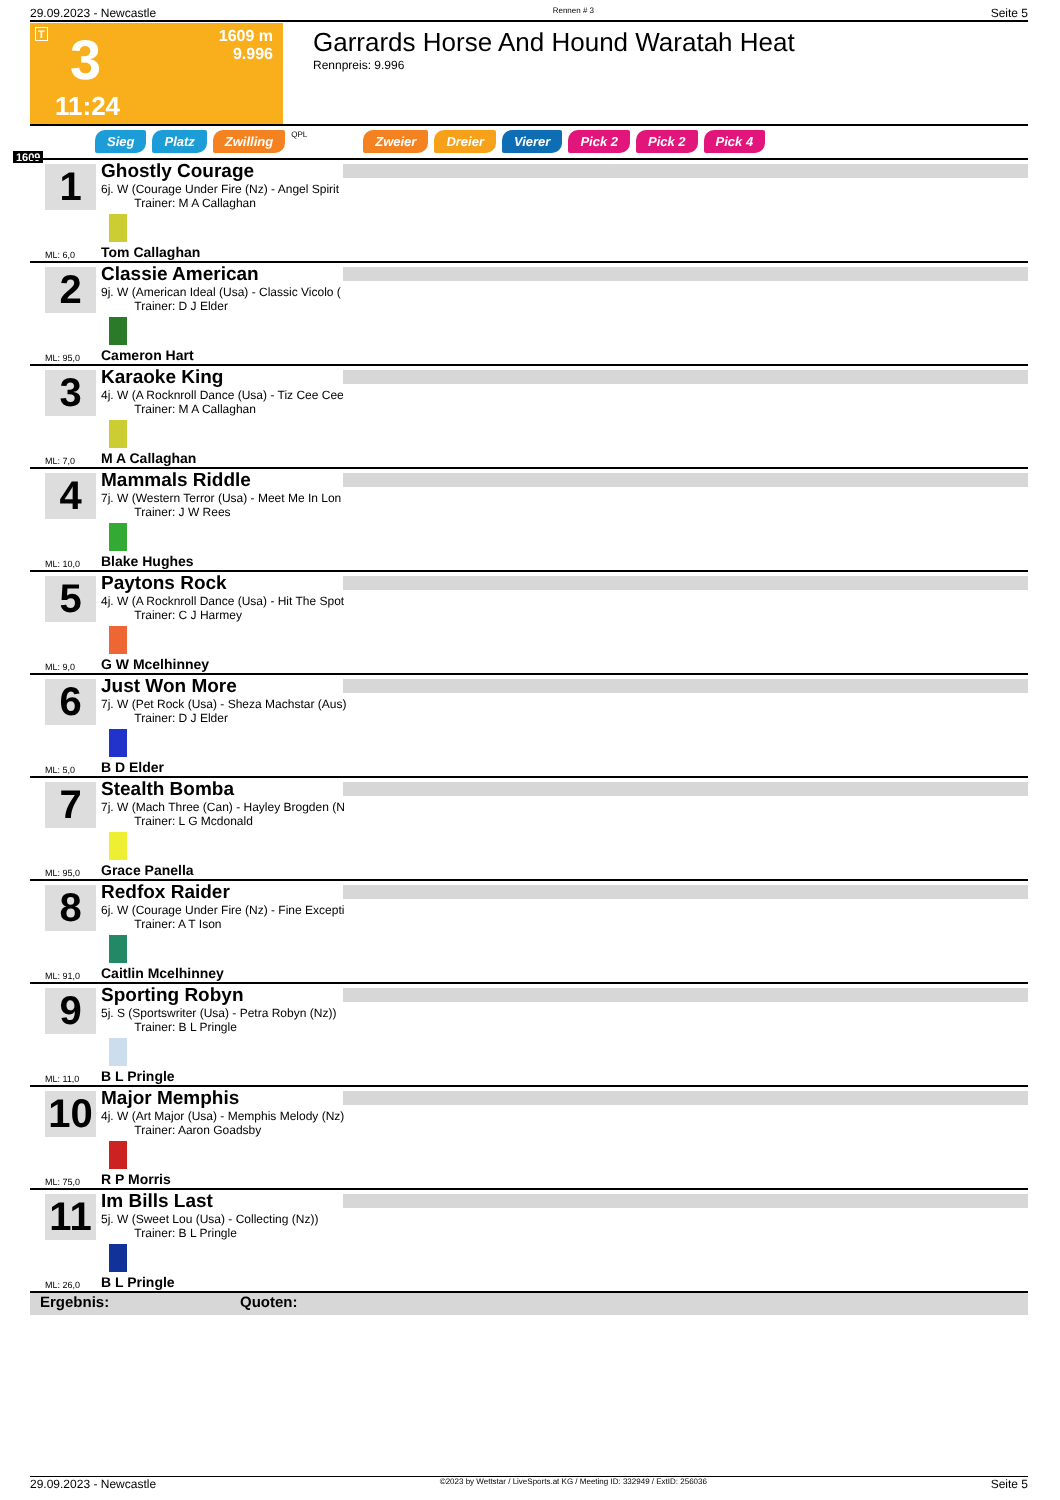29.09.2023 - Newcastle Rennen # 3 Seite 5
T 3
1609 m
9.996
11:24
Garrards Horse And Hound Waratah Heat
Rennpreis: 9.996
Sieg Platz Zwilling QPL Zweier Dreier Vierer Pick 2 Pick 2 Pick 4
1609
1 Ghostly Courage
6j. W (Courage Under Fire (Nz) - Angel Spirit
Trainer: M A Callaghan
ML: 6,0 Tom Callaghan
2 Classie American
9j. W (American Ideal (Usa) - Classic Vicolo (
Trainer: D J Elder
ML: 95,0 Cameron Hart
3 Karaoke King
4j. W (A Rocknroll Dance (Usa) - Tiz Cee Cee
Trainer: M A Callaghan
ML: 7,0 M A Callaghan
4 Mammals Riddle
7j. W (Western Terror (Usa) - Meet Me In Lon
Trainer: J W Rees
ML: 10,0 Blake Hughes
5 Paytons Rock
4j. W (A Rocknroll Dance (Usa) - Hit The Spot
Trainer: C J Harmey
ML: 9,0 G W Mcelhinney
6 Just Won More
7j. W (Pet Rock (Usa) - Sheza Machstar (Aus)
Trainer: D J Elder
ML: 5,0 B D Elder
7 Stealth Bomba
7j. W (Mach Three (Can) - Hayley Brogden (N
Trainer: L G Mcdonald
ML: 95,0 Grace Panella
8 Redfox Raider
6j. W (Courage Under Fire (Nz) - Fine Excepti
Trainer: A T Ison
ML: 91,0 Caitlin Mcelhinney
9 Sporting Robyn
5j. S (Sportswriter (Usa) - Petra Robyn (Nz))
Trainer: B L Pringle
ML: 11,0 B L Pringle
10 Major Memphis
4j. W (Art Major (Usa) - Memphis Melody (Nz)
Trainer: Aaron Goadsby
ML: 75,0 R P Morris
11 Im Bills Last
5j. W (Sweet Lou (Usa) - Collecting (Nz))
Trainer: B L Pringle
ML: 26,0 B L Pringle
Ergebnis: Quoten:
29.09.2023 - Newcastle ©2023 by Wettstar / LiveSports.at KG / Meeting ID: 332949 / ExtID: 256036 Seite 5